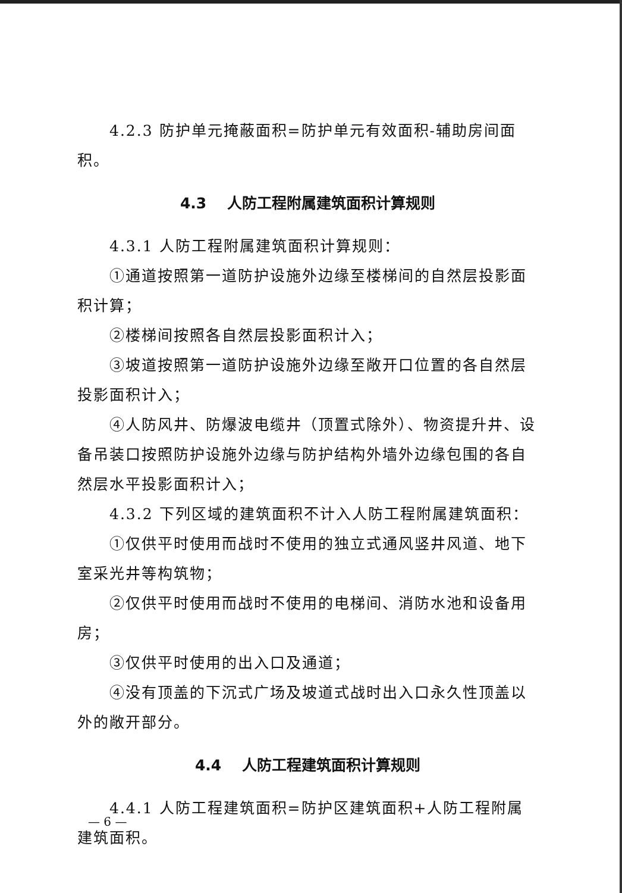4.2.3 防护单元掩蔽面积=防护单元有效面积-辅助房间面积。
4.3 人防工程附属建筑面积计算规则
4.3.1 人防工程附属建筑面积计算规则：
①通道按照第一道防护设施外边缘至楼梯间的自然层投影面积计算；
②楼梯间按照各自然层投影面积计入；
③坡道按照第一道防护设施外边缘至敞开口位置的各自然层投影面积计入；
④人防风井、防爆波电缆井（顶置式除外）、物资提升井、设备吊装口按照防护设施外边缘与防护结构外墙外边缘包围的各自然层水平投影面积计入；
4.3.2 下列区域的建筑面积不计入人防工程附属建筑面积：
①仅供平时使用而战时不使用的独立式通风竖井风道、地下室采光井等构筑物；
②仅供平时使用而战时不使用的电梯间、消防水池和设备用房；
③仅供平时使用的出入口及通道；
④没有顶盖的下沉式广场及坡道式战时出入口永久性顶盖以外的敞开部分。
4.4 人防工程建筑面积计算规则
4.4.1 人防工程建筑面积=防护区建筑面积+人防工程附属建筑面积。
— 6 —